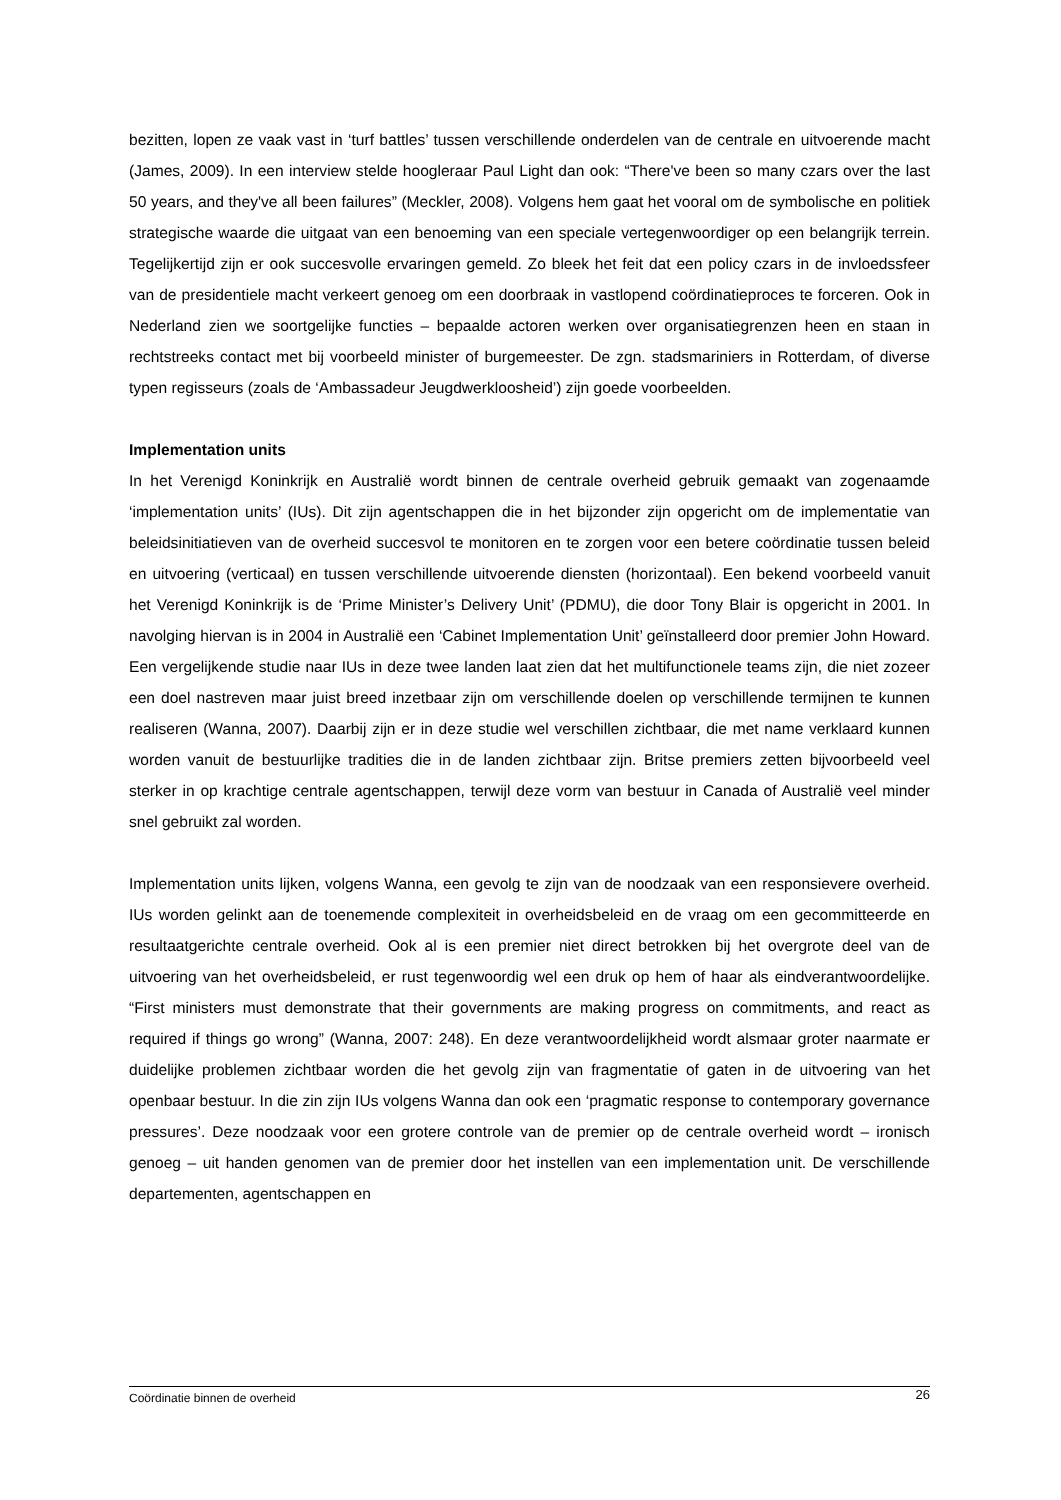bezitten, lopen ze vaak vast in ‘turf battles’ tussen verschillende onderdelen van de centrale en uitvoerende macht (James, 2009). In een interview stelde hoogleraar Paul Light dan ook: “There've been so many czars over the last 50 years, and they've all been failures” (Meckler, 2008). Volgens hem gaat het vooral om de symbolische en politiek strategische waarde die uitgaat van een benoeming van een speciale vertegenwoordiger op een belangrijk terrein. Tegelijkertijd zijn er ook succesvolle ervaringen gemeld. Zo bleek het feit dat een policy czars in de invloedssfeer van de presidentiele macht verkeert genoeg om een doorbraak in vastlopend coördinatieproces te forceren. Ook in Nederland zien we soortgelijke functies – bepaalde actoren werken over organisatiegrenzen heen en staan in rechtstreeks contact met bij voorbeeld minister of burgemeester. De zgn. stadsmariniers in Rotterdam, of diverse typen regisseurs (zoals de ‘Ambassadeur Jeugdwerkloosheid’) zijn goede voorbeelden.
Implementation units
In het Verenigd Koninkrijk en Australië wordt binnen de centrale overheid gebruik gemaakt van zogenaamde ‘implementation units’ (IUs). Dit zijn agentschappen die in het bijzonder zijn opgericht om de implementatie van beleidsinitiatieven van de overheid succesvol te monitoren en te zorgen voor een betere coördinatie tussen beleid en uitvoering (verticaal) en tussen verschillende uitvoerende diensten (horizontaal). Een bekend voorbeeld vanuit het Verenigd Koninkrijk is de ‘Prime Minister’s Delivery Unit’ (PDMU), die door Tony Blair is opgericht in 2001. In navolging hiervan is in 2004 in Australië een ‘Cabinet Implementation Unit’ geïnstalleerd door premier John Howard. Een vergelijkende studie naar IUs in deze twee landen laat zien dat het multifunctionele teams zijn, die niet zozeer een doel nastreven maar juist breed inzetbaar zijn om verschillende doelen op verschillende termijnen te kunnen realiseren (Wanna, 2007). Daarbij zijn er in deze studie wel verschillen zichtbaar, die met name verklaard kunnen worden vanuit de bestuurlijke tradities die in de landen zichtbaar zijn. Britse premiers zetten bijvoorbeeld veel sterker in op krachtige centrale agentschappen, terwijl deze vorm van bestuur in Canada of Australië veel minder snel gebruikt zal worden.
Implementation units lijken, volgens Wanna, een gevolg te zijn van de noodzaak van een responsievere overheid. IUs worden gelinkt aan de toenemende complexiteit in overheidsbeleid en de vraag om een gecommitteerde en resultaatgerichte centrale overheid. Ook al is een premier niet direct betrokken bij het overgrote deel van de uitvoering van het overheidsbeleid, er rust tegenwoordig wel een druk op hem of haar als eindverantwoordelijke. “First ministers must demonstrate that their governments are making progress on commitments, and react as required if things go wrong” (Wanna, 2007: 248). En deze verantwoordelijkheid wordt alsmaar groter naarmate er duidelijke problemen zichtbaar worden die het gevolg zijn van fragmentatie of gaten in de uitvoering van het openbaar bestuur. In die zin zijn IUs volgens Wanna dan ook een ‘pragmatic response to contemporary governance pressures’. Deze noodzaak voor een grotere controle van de premier op de centrale overheid wordt – ironisch genoeg – uit handen genomen van de premier door het instellen van een implementation unit. De verschillende departementen, agentschappen en
Coördinatie binnen de overheid 26